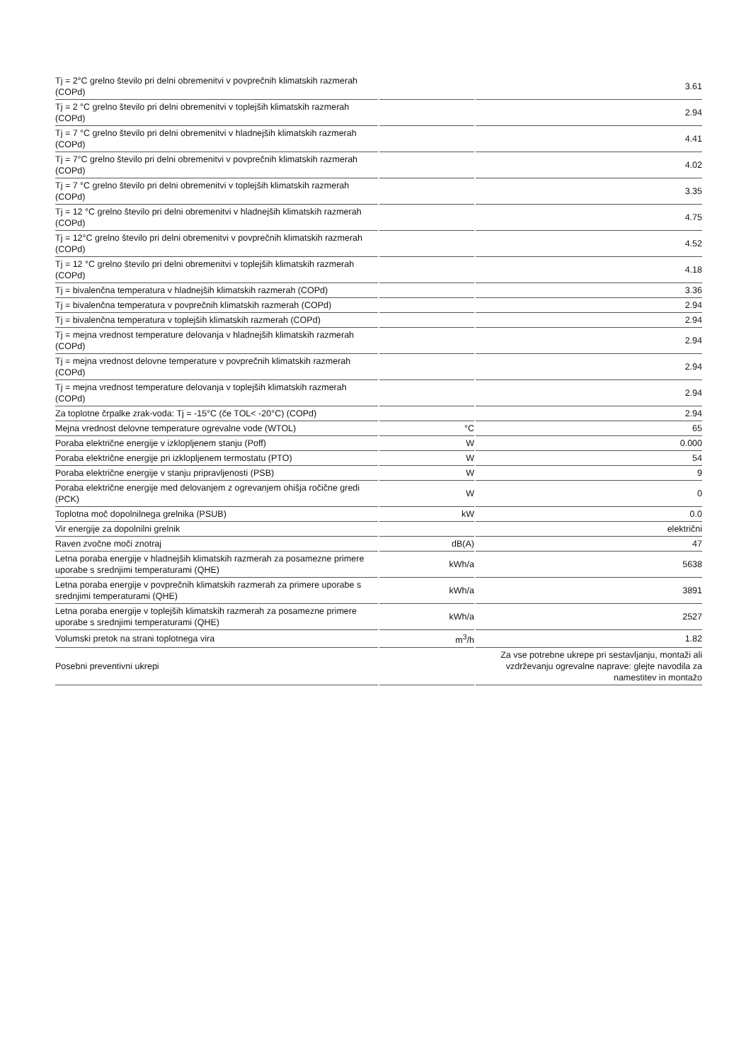| Tj = 2°C grelno število pri delni obremenitvi v povprečnih klimatskih razmerah (COPd) | | 3.61 |
| Tj = 2 °C grelno število pri delni obremenitvi v toplejših klimatskih razmerah (COPd) | | 2.94 |
| Tj = 7 °C grelno število pri delni obremenitvi v hladnejših klimatskih razmerah (COPd) | | 4.41 |
| Tj = 7°C grelno število pri delni obremenitvi v povprečnih klimatskih razmerah (COPd) | | 4.02 |
| Tj = 7 °C grelno število pri delni obremenitvi v toplejših klimatskih razmerah (COPd) | | 3.35 |
| Tj = 12 °C grelno število pri delni obremenitvi v hladnejših klimatskih razmerah (COPd) | | 4.75 |
| Tj = 12°C grelno število pri delni obremenitvi v povprečnih klimatskih razmerah (COPd) | | 4.52 |
| Tj = 12 °C grelno število pri delni obremenitvi v toplejših klimatskih razmerah (COPd) | | 4.18 |
| Tj = bivalenčna temperatura v hladnejših klimatskih razmerah (COPd) | | 3.36 |
| Tj = bivalenčna temperatura v povprečnih klimatskih razmerah (COPd) | | 2.94 |
| Tj = bivalenčna temperatura v toplejših klimatskih razmerah (COPd) | | 2.94 |
| Tj = mejna vrednost temperature delovanja v hladnejših klimatskih razmerah (COPd) | | 2.94 |
| Tj = mejna vrednost delovne temperature v povprečnih klimatskih razmerah (COPd) | | 2.94 |
| Tj = mejna vrednost temperature delovanja v toplejših klimatskih razmerah (COPd) | | 2.94 |
| Za toplotne črpalke zrak-voda: Tj = -15°C (če TOL< -20°C) (COPd) | | 2.94 |
| Mejna vrednost delovne temperature ogrevalne vode (WTOL) | °C | 65 |
| Poraba električne energije v izklopljenem stanju (Poff) | W | 0.000 |
| Poraba električne energije pri izklopljenem termostatu (PTO) | W | 54 |
| Poraba električne energije v stanju pripravljenosti (PSB) | W | 9 |
| Poraba električne energije med delovanjem z ogrevanjem ohišja ročične gredi (PCK) | W | 0 |
| Toplotna moč dopolnilnega grelnika (PSUB) | kW | 0.0 |
| Vir energije za dopolnilni grelnik | | električni |
| Raven zvočne moči znotraj | dB(A) | 47 |
| Letna poraba energije v hladnejših klimatskih razmerah za posamezne primere uporabe s srednjimi temperaturami (QHE) | kWh/a | 5638 |
| Letna poraba energije v povprečnih klimatskih razmerah za primere uporabe s srednjimi temperaturami (QHE) | kWh/a | 3891 |
| Letna poraba energije v toplejših klimatskih razmerah za posamezne primere uporabe s srednjimi temperaturami (QHE) | kWh/a | 2527 |
| Volumski pretok na strani toplotnega vira | m<sup>3</sup>/h | 1.82 |
| Posebni preventivni ukrepi | | Za vse potrebne ukrepe pri sestavljanju, montaži ali vzdrževanju ogrevalne naprave: glejte navodila za namestitev in montažo |